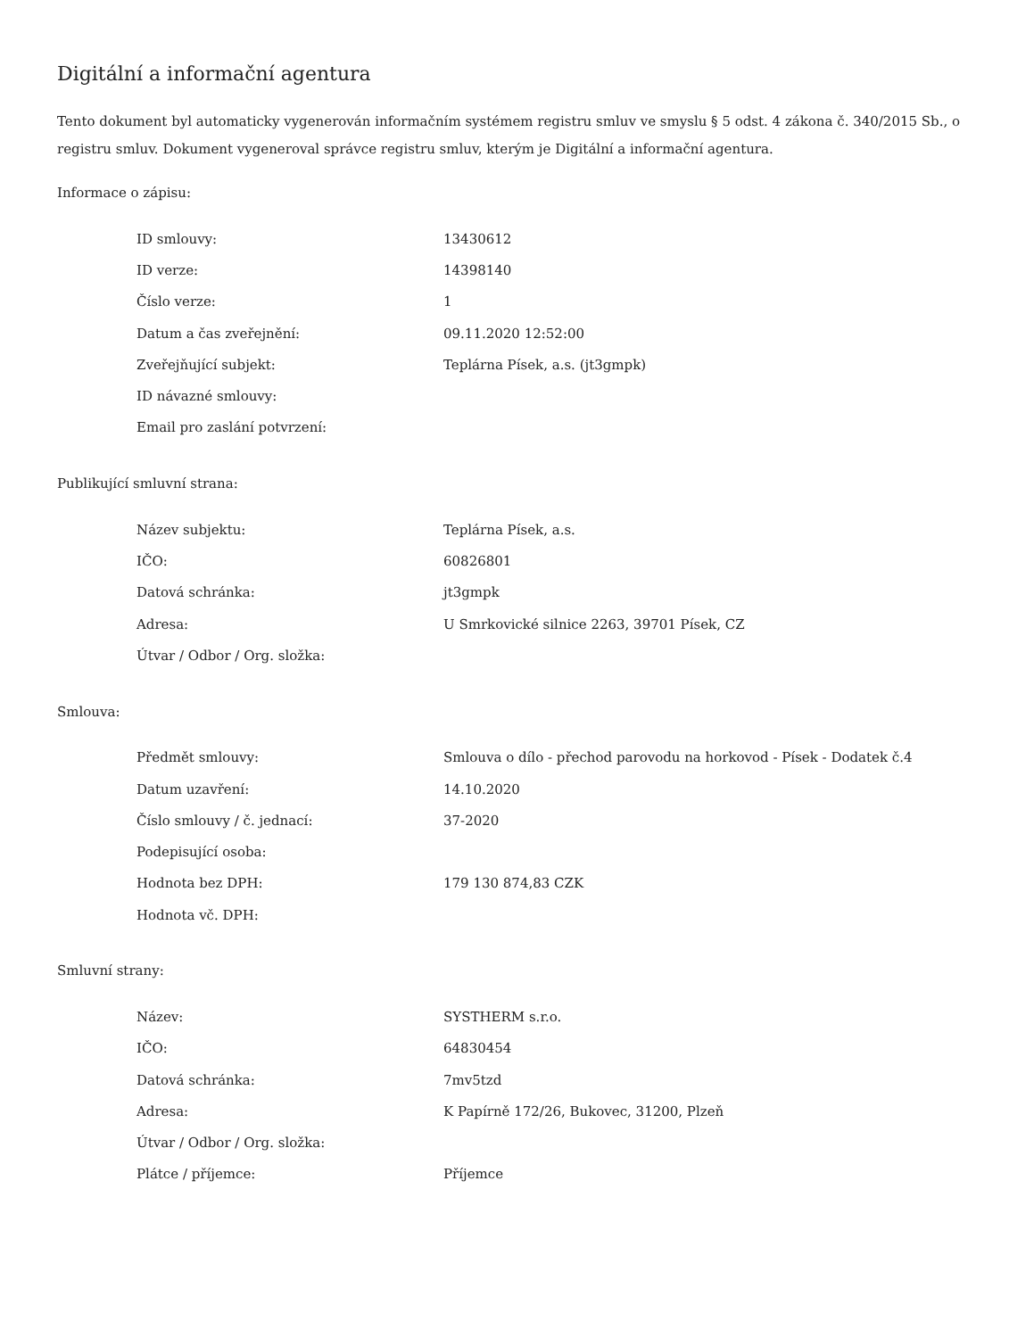Digitální a informační agentura
Tento dokument byl automaticky vygenerován informačním systémem registru smluv ve smyslu § 5 odst. 4 zákona č. 340/2015 Sb., o registru smluv. Dokument vygeneroval správce registru smluv, kterým je Digitální a informační agentura.
Informace o zápisu:
| ID smlouvy: | 13430612 |
| ID verze: | 14398140 |
| Číslo verze: | 1 |
| Datum a čas zveřejnění: | 09.11.2020 12:52:00 |
| Zveřejňující subjekt: | Teplárna Písek, a.s. (jt3gmpk) |
| ID návazné smlouvy: | |
| Email pro zaslání potvrzení: | |
Publikující smluvní strana:
| Název subjektu: | Teplárna Písek, a.s. |
| IČO: | 60826801 |
| Datová schránka: | jt3gmpk |
| Adresa: | U Smrkovické silnice 2263, 39701 Písek, CZ |
| Útvar / Odbor / Org. složka: | |
Smlouva:
| Předmět smlouvy: | Smlouva o dílo - přechod parovodu na horkovod - Písek - Dodatek č.4 |
| Datum uzavření: | 14.10.2020 |
| Číslo smlouvy / č. jednací: | 37-2020 |
| Podepisující osoba: | |
| Hodnota bez DPH: | 179 130 874,83 CZK |
| Hodnota vč. DPH: | |
Smluvní strany:
| Název: | SYSTHERM s.r.o. |
| IČO: | 64830454 |
| Datová schránka: | 7mv5tzd |
| Adresa: | K Papírně 172/26, Bukovec, 31200, Plzeň |
| Útvar / Odbor / Org. složka: | |
| Plátce / příjemce: | Příjemce |